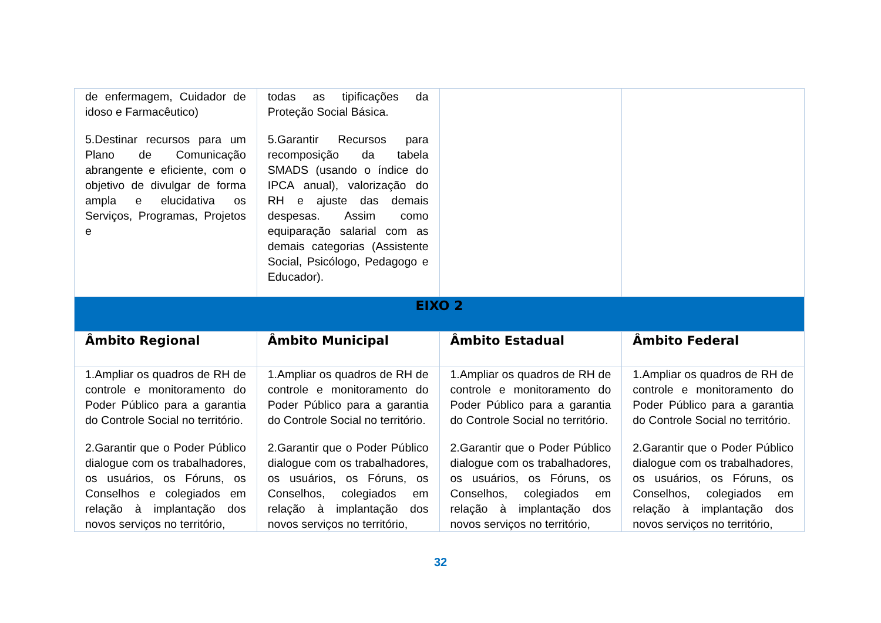| de enfermagem, Cuidador de idoso e Farmacêutico) 5.Destinar recursos para um Plano de Comunicação abrangente e eficiente, com o objetivo de divulgar de forma ampla e elucidativa os Serviços, Programas, Projetos e | todas as tipificações da Proteção Social Básica. 5.Garantir Recursos para recomposição da tabela SMADS (usando o índice do IPCA anual), valorização do RH e ajuste das demais despesas. Assim como equiparação salarial com as demais categorias (Assistente Social, Psicólogo, Pedagogo e Educador). | | |
| EIXO 2 | | | |
| Âmbito Regional | Âmbito Municipal | Âmbito Estadual | Âmbito Federal |
| 1.Ampliar os quadros de RH de controle e monitoramento do Poder Público para a garantia do Controle Social no território. 2.Garantir que o Poder Público dialogue com os trabalhadores, os usuários, os Fóruns, os Conselhos e colegiados em relação à implantação dos novos serviços no território, | 1.Ampliar os quadros de RH de controle e monitoramento do Poder Público para a garantia do Controle Social no território. 2.Garantir que o Poder Público dialogue com os trabalhadores, os usuários, os Fóruns, os Conselhos, colegiados em relação à implantação dos novos serviços no território, | 1.Ampliar os quadros de RH de controle e monitoramento do Poder Público para a garantia do Controle Social no território. 2.Garantir que o Poder Público dialogue com os trabalhadores, os usuários, os Fóruns, os Conselhos, colegiados em relação à implantação dos novos serviços no território, | 1.Ampliar os quadros de RH de controle e monitoramento do Poder Público para a garantia do Controle Social no território. 2.Garantir que o Poder Público dialogue com os trabalhadores, os usuários, os Fóruns, os Conselhos, colegiados em relação à implantação dos novos serviços no território, |
32